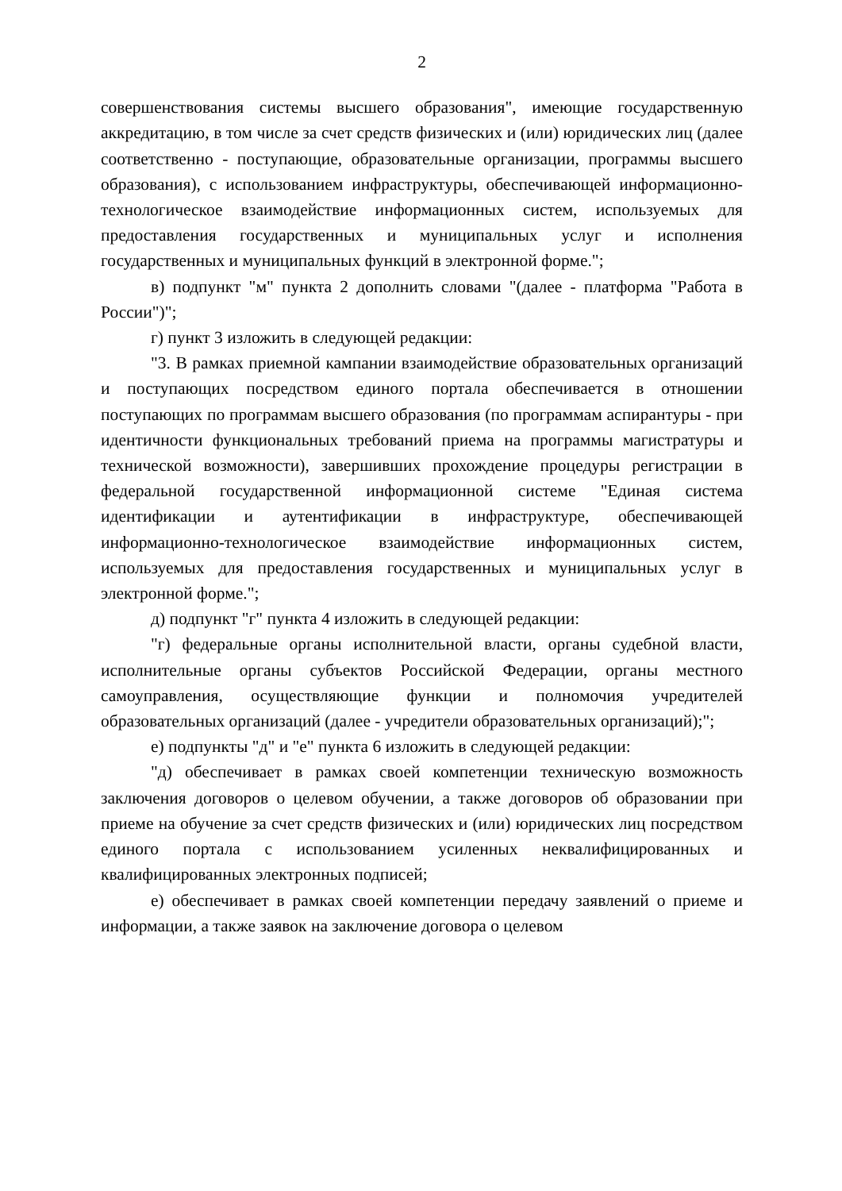2
совершенствования системы высшего образования", имеющие государственную аккредитацию, в том числе за счет средств физических и (или) юридических лиц (далее соответственно - поступающие, образовательные организации, программы высшего образования), с использованием инфраструктуры, обеспечивающей информационно-технологическое взаимодействие информационных систем, используемых для предоставления государственных и муниципальных услуг и исполнения государственных и муниципальных функций в электронной форме.";
в) подпункт "м" пункта 2 дополнить словами "(далее - платформа "Работа в России")";
г) пункт 3 изложить в следующей редакции:
"3. В рамках приемной кампании взаимодействие образовательных организаций и поступающих посредством единого портала обеспечивается в отношении поступающих по программам высшего образования (по программам аспирантуры - при идентичности функциональных требований приема на программы магистратуры и технической возможности), завершивших прохождение процедуры регистрации в федеральной государственной информационной системе "Единая система идентификации и аутентификации в инфраструктуре, обеспечивающей информационно-технологическое взаимодействие информационных систем, используемых для предоставления государственных и муниципальных услуг в электронной форме.";
д) подпункт "г" пункта 4 изложить в следующей редакции:
"г) федеральные органы исполнительной власти, органы судебной власти, исполнительные органы субъектов Российской Федерации, органы местного самоуправления, осуществляющие функции и полномочия учредителей образовательных организаций (далее - учредители образовательных организаций);";
е) подпункты "д" и "е" пункта 6 изложить в следующей редакции:
"д) обеспечивает в рамках своей компетенции техническую возможность заключения договоров о целевом обучении, а также договоров об образовании при приеме на обучение за счет средств физических и (или) юридических лиц посредством единого портала с использованием усиленных неквалифицированных и квалифицированных электронных подписей;
е) обеспечивает в рамках своей компетенции передачу заявлений о приеме и информации, а также заявок на заключение договора о целевом